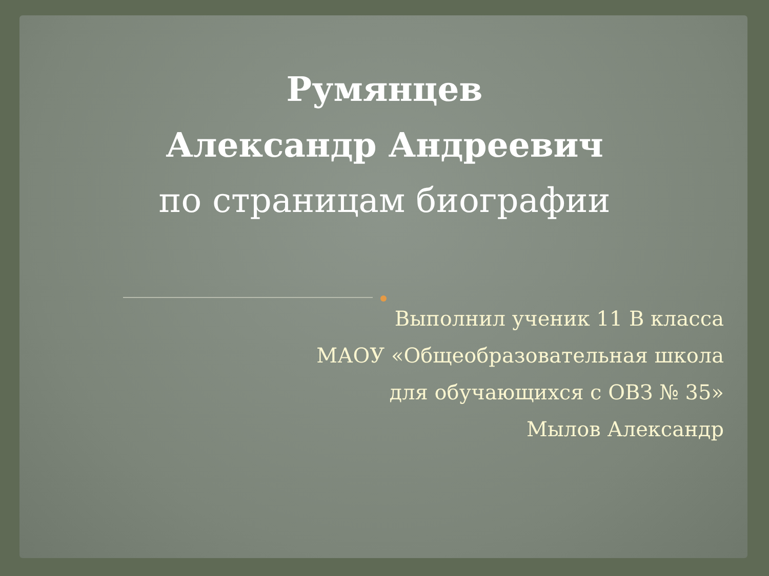Румянцев
Александр Андреевич
по страницам биографии
Выполнил ученик 11 В класса
МАОУ «Общеобразовательная школа
для обучающихся с ОВЗ № 35»
Мылов Александр